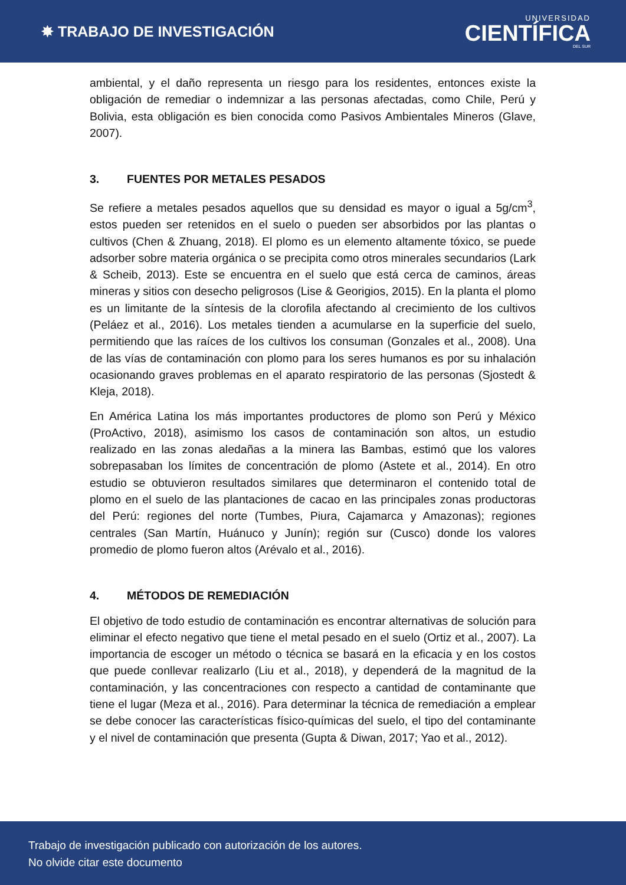✸ TRABAJO DE INVESTIGACIÓN
UNIVERSIDAD
CIENTÍFICA
DEL SUR
ambiental, y el daño representa un riesgo para los residentes, entonces existe la obligación de remediar o indemnizar a las personas afectadas, como Chile, Perú y Bolivia, esta obligación es bien conocida como Pasivos Ambientales Mineros (Glave, 2007).
3. FUENTES POR METALES PESADOS
Se refiere a metales pesados aquellos que su densidad es mayor o igual a 5g/cm<sup>3</sup>, estos pueden ser retenidos en el suelo o pueden ser absorbidos por las plantas o cultivos (Chen & Zhuang, 2018). El plomo es un elemento altamente tóxico, se puede adsorber sobre materia orgánica o se precipita como otros minerales secundarios (Lark & Scheib, 2013). Este se encuentra en el suelo que está cerca de caminos, áreas mineras y sitios con desecho peligrosos (Lise & Georigios, 2015). En la planta el plomo es un limitante de la síntesis de la clorofila afectando al crecimiento de los cultivos (Peláez et al., 2016). Los metales tienden a acumularse en la superficie del suelo, permitiendo que las raíces de los cultivos los consuman (Gonzales et al., 2008). Una de las vías de contaminación con plomo para los seres humanos es por su inhalación ocasionando graves problemas en el aparato respiratorio de las personas (Sjostedt & Kleja, 2018).
En América Latina los más importantes productores de plomo son Perú y México (ProActivo, 2018), asimismo los casos de contaminación son altos, un estudio realizado en las zonas aledañas a la minera las Bambas, estimó que los valores sobrepasaban los límites de concentración de plomo (Astete et al., 2014). En otro estudio se obtuvieron resultados similares que determinaron el contenido total de plomo en el suelo de las plantaciones de cacao en las principales zonas productoras del Perú: regiones del norte (Tumbes, Piura, Cajamarca y Amazonas); regiones centrales (San Martín, Huánuco y Junín); región sur (Cusco) donde los valores promedio de plomo fueron altos (Arévalo et al., 2016).
4. MÉTODOS DE REMEDIACIÓN
El objetivo de todo estudio de contaminación es encontrar alternativas de solución para eliminar el efecto negativo que tiene el metal pesado en el suelo (Ortiz et al., 2007). La importancia de escoger un método o técnica se basará en la eficacia y en los costos que puede conllevar realizarlo (Liu et al., 2018), y dependerá de la magnitud de la contaminación, y las concentraciones con respecto a cantidad de contaminante que tiene el lugar (Meza et al., 2016). Para determinar la técnica de remediación a emplear se debe conocer las características físico-químicas del suelo, el tipo del contaminante y el nivel de contaminación que presenta (Gupta & Diwan, 2017; Yao et al., 2012).
Trabajo de investigación publicado con autorización de los autores.
No olvide citar este documento